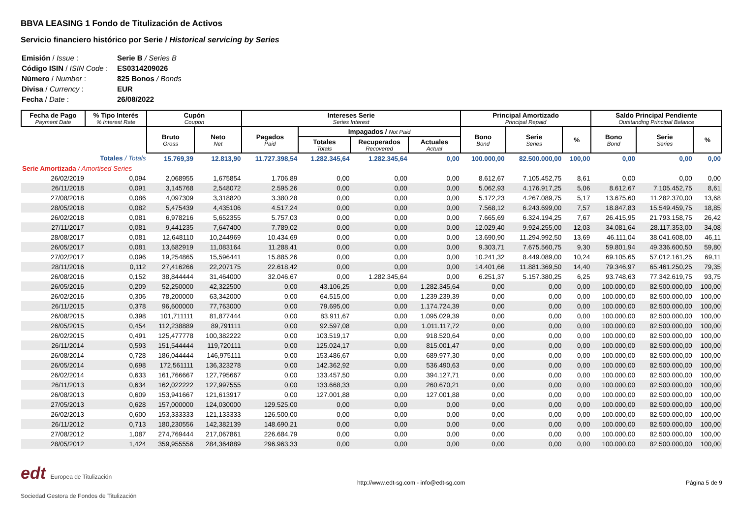BBVA LEASING 1 Fondo de Titulización de Activos
Servicio financiero histórico por Serie / Historical servicing by Series
| Emisión / Issue : | Serie B / Series B |
| Código ISIN / ISIN Code : | ES0314209026 |
| Número / Number : | 825 Bonos / Bonds |
| Divisa / Currency : | EUR |
| Fecha / Date : | 26/08/2022 |
| Fecha de Pago Payment Date | % Tipo Interés % Interest Rate | Cupón Coupon | | Intereses Serie Series Interest | | | | Principal Amortizado Principal Repaid | | | Saldo Principal Pendiente Outstanding Principal Balance | | |
| --- | --- | --- | --- | --- | --- | --- | --- | --- | --- | --- | --- | --- | --- |
| | | Bruto Gross | Neto Net | Pagados Paid | Impagados / Not Paid | | | Bono Bond | Serie Series | % | Bono Bond | Serie Series | % |
| | | | | | Totales Totals | Recuperados Recovered | Actuales Actual | | | | | | |
| Totales / Totals | | 15.769,39 | 12.813,90 | 11.727.398,54 | 1.282.345,64 | 1.282.345,64 | 0,00 | 100.000,00 | 82.500.000,00 | 100,00 | 0,00 | 0,00 | 0,00 |
| Serie Amortizada / Amortised Series | | | | | | | | | | | | | |
| 26/02/2019 | 0,094 | 2,068955 | 1,675854 | 1.706,89 | 0,00 | 0,00 | 0,00 | 8.612,67 | 7.105.452,75 | 8,61 | 0,00 | 0,00 | 0,00 |
| 26/11/2018 | 0,091 | 3,145768 | 2,548072 | 2.595,26 | 0,00 | 0,00 | 0,00 | 5.062,93 | 4.176.917,25 | 5,06 | 8.612,67 | 7.105.452,75 | 8,61 |
| 27/08/2018 | 0,086 | 4,097309 | 3,318820 | 3.380,28 | 0,00 | 0,00 | 0,00 | 5.172,23 | 4.267.089,75 | 5,17 | 13.675,60 | 11.282.370,00 | 13,68 |
| 28/05/2018 | 0,082 | 5,475439 | 4,435106 | 4.517,24 | 0,00 | 0,00 | 0,00 | 7.568,12 | 6.243.699,00 | 7,57 | 18.847,83 | 15.549.459,75 | 18,85 |
| 26/02/2018 | 0,081 | 6,978216 | 5,652355 | 5.757,03 | 0,00 | 0,00 | 0,00 | 7.665,69 | 6.324.194,25 | 7,67 | 26.415,95 | 21.793.158,75 | 26,42 |
| 27/11/2017 | 0,081 | 9,441235 | 7,647400 | 7.789,02 | 0,00 | 0,00 | 0,00 | 12.029,40 | 9.924.255,00 | 12,03 | 34.081,64 | 28.117.353,00 | 34,08 |
| 28/08/2017 | 0,081 | 12,648110 | 10,244969 | 10.434,69 | 0,00 | 0,00 | 0,00 | 13.690,90 | 11.294.992,50 | 13,69 | 46.111,04 | 38.041.608,00 | 46,11 |
| 26/05/2017 | 0,081 | 13,682919 | 11,083164 | 11.288,41 | 0,00 | 0,00 | 0,00 | 9.303,71 | 7.675.560,75 | 9,30 | 59.801,94 | 49.336.600,50 | 59,80 |
| 27/02/2017 | 0,096 | 19,254865 | 15,596441 | 15.885,26 | 0,00 | 0,00 | 0,00 | 10.241,32 | 8.449.089,00 | 10,24 | 69.105,65 | 57.012.161,25 | 69,11 |
| 28/11/2016 | 0,112 | 27,416266 | 22,207175 | 22.618,42 | 0,00 | 0,00 | 0,00 | 14.401,66 | 11.881.369,50 | 14,40 | 79.346,97 | 65.461.250,25 | 79,35 |
| 26/08/2016 | 0,152 | 38,844444 | 31,464000 | 32.046,67 | 0,00 | 1.282.345,64 | 0,00 | 6.251,37 | 5.157.380,25 | 6,25 | 93.748,63 | 77.342.619,75 | 93,75 |
| 26/05/2016 | 0,209 | 52,250000 | 42,322500 | 0,00 | 43.106,25 | 0,00 | 1.282.345,64 | 0,00 | 0,00 | 0,00 | 100.000,00 | 82.500.000,00 | 100,00 |
| 26/02/2016 | 0,306 | 78,200000 | 63,342000 | 0,00 | 64.515,00 | 0,00 | 1.239.239,39 | 0,00 | 0,00 | 0,00 | 100.000,00 | 82.500.000,00 | 100,00 |
| 26/11/2015 | 0,378 | 96,600000 | 77,763000 | 0,00 | 79.695,00 | 0,00 | 1.174.724,39 | 0,00 | 0,00 | 0,00 | 100.000,00 | 82.500.000,00 | 100,00 |
| 26/08/2015 | 0,398 | 101,711111 | 81,877444 | 0,00 | 83.911,67 | 0,00 | 1.095.029,39 | 0,00 | 0,00 | 0,00 | 100.000,00 | 82.500.000,00 | 100,00 |
| 26/05/2015 | 0,454 | 112,238889 | 89,791111 | 0,00 | 92.597,08 | 0,00 | 1.011.117,72 | 0,00 | 0,00 | 0,00 | 100.000,00 | 82.500.000,00 | 100,00 |
| 26/02/2015 | 0,491 | 125,477778 | 100,382222 | 0,00 | 103.519,17 | 0,00 | 918.520,64 | 0,00 | 0,00 | 0,00 | 100.000,00 | 82.500.000,00 | 100,00 |
| 26/11/2014 | 0,593 | 151,544444 | 119,720111 | 0,00 | 125.024,17 | 0,00 | 815.001,47 | 0,00 | 0,00 | 0,00 | 100.000,00 | 82.500.000,00 | 100,00 |
| 26/08/2014 | 0,728 | 186,044444 | 146,975111 | 0,00 | 153.486,67 | 0,00 | 689.977,30 | 0,00 | 0,00 | 0,00 | 100.000,00 | 82.500.000,00 | 100,00 |
| 26/05/2014 | 0,698 | 172,561111 | 136,323278 | 0,00 | 142.362,92 | 0,00 | 536.490,63 | 0,00 | 0,00 | 0,00 | 100.000,00 | 82.500.000,00 | 100,00 |
| 26/02/2014 | 0,633 | 161,766667 | 127,795667 | 0,00 | 133.457,50 | 0,00 | 394.127,71 | 0,00 | 0,00 | 0,00 | 100.000,00 | 82.500.000,00 | 100,00 |
| 26/11/2013 | 0,634 | 162,022222 | 127,997555 | 0,00 | 133.668,33 | 0,00 | 260.670,21 | 0,00 | 0,00 | 0,00 | 100.000,00 | 82.500.000,00 | 100,00 |
| 26/08/2013 | 0,609 | 153,941667 | 121,613917 | 0,00 | 127.001,88 | 0,00 | 127.001,88 | 0,00 | 0,00 | 0,00 | 100.000,00 | 82.500.000,00 | 100,00 |
| 27/05/2013 | 0,628 | 157,000000 | 124,030000 | 129.525,00 | 0,00 | 0,00 | 0,00 | 0,00 | 0,00 | 0,00 | 100.000,00 | 82.500.000,00 | 100,00 |
| 26/02/2013 | 0,600 | 153,333333 | 121,133333 | 126.500,00 | 0,00 | 0,00 | 0,00 | 0,00 | 0,00 | 0,00 | 100.000,00 | 82.500.000,00 | 100,00 |
| 26/11/2012 | 0,713 | 180,230556 | 142,382139 | 148.690,21 | 0,00 | 0,00 | 0,00 | 0,00 | 0,00 | 0,00 | 100.000,00 | 82.500.000,00 | 100,00 |
| 27/08/2012 | 1,087 | 274,769444 | 217,067861 | 226.684,79 | 0,00 | 0,00 | 0,00 | 0,00 | 0,00 | 0,00 | 100.000,00 | 82.500.000,00 | 100,00 |
| 28/05/2012 | 1,424 | 359,955556 | 284,364889 | 296.963,33 | 0,00 | 0,00 | 0,00 | 0,00 | 0,00 | 0,00 | 100.000,00 | 82.500.000,00 | 100,00 |
edt Europea de Titulización
Sociedad Gestora de Fondos de Titulización
http://www.edt-sg.com - info@edt-sg.com
Página 5 de 9